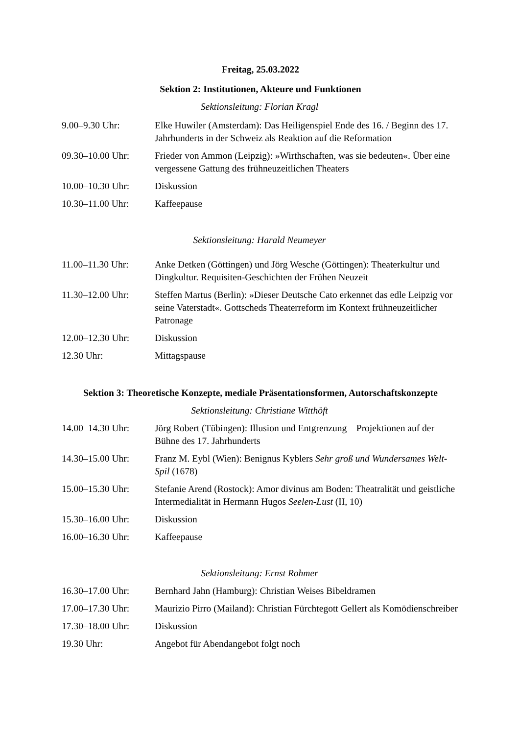Freitag, 25.03.2022
Sektion 2: Institutionen, Akteure und Funktionen
Sektionsleitung: Florian Kragl
| 9.00–9.30 Uhr: | Elke Huwiler (Amsterdam): Das Heiligenspiel Ende des 16. / Beginn des 17. Jahrhunderts in der Schweiz als Reaktion auf die Reformation |
| 09.30–10.00 Uhr: | Frieder von Ammon (Leipzig): »Wirthschaften, was sie bedeuten«. Über eine vergessene Gattung des frühneuzeitlichen Theaters |
| 10.00–10.30 Uhr: | Diskussion |
| 10.30–11.00 Uhr: | Kaffeepause |
Sektionsleitung: Harald Neumeyer
| 11.00–11.30 Uhr: | Anke Detken (Göttingen) und Jörg Wesche (Göttingen): Theaterkultur und Dingkultur. Requisiten-Geschichten der Frühen Neuzeit |
| 11.30–12.00 Uhr: | Steffen Martus (Berlin): »Dieser Deutsche Cato erkennet das edle Leipzig vor seine Vaterstadt«. Gottscheds Theaterreform im Kontext frühneuzeitlicher Patronage |
| 12.00–12.30 Uhr: | Diskussion |
| 12.30 Uhr: | Mittagspause |
Sektion 3: Theoretische Konzepte, mediale Präsentationsformen, Autorschaftskonzepte
Sektionsleitung: Christiane Witthöft
| 14.00–14.30 Uhr: | Jörg Robert (Tübingen): Illusion und Entgrenzung – Projektionen auf der Bühne des 17. Jahrhunderts |
| 14.30–15.00 Uhr: | Franz M. Eybl (Wien): Benignus Kyblers Sehr groß und Wundersames Welt-Spil (1678) |
| 15.00–15.30 Uhr: | Stefanie Arend (Rostock): Amor divinus am Boden: Theatralität und geistliche Intermedialität in Hermann Hugos Seelen-Lust (II, 10) |
| 15.30–16.00 Uhr: | Diskussion |
| 16.00–16.30 Uhr: | Kaffeepause |
Sektionsleitung: Ernst Rohmer
| 16.30–17.00 Uhr: | Bernhard Jahn (Hamburg): Christian Weises Bibeldramen |
| 17.00–17.30 Uhr: | Maurizio Pirro (Mailand): Christian Fürchtegott Gellert als Komödienschreiber |
| 17.30–18.00 Uhr: | Diskussion |
| 19.30 Uhr: | Angebot für Abendangebot folgt noch |